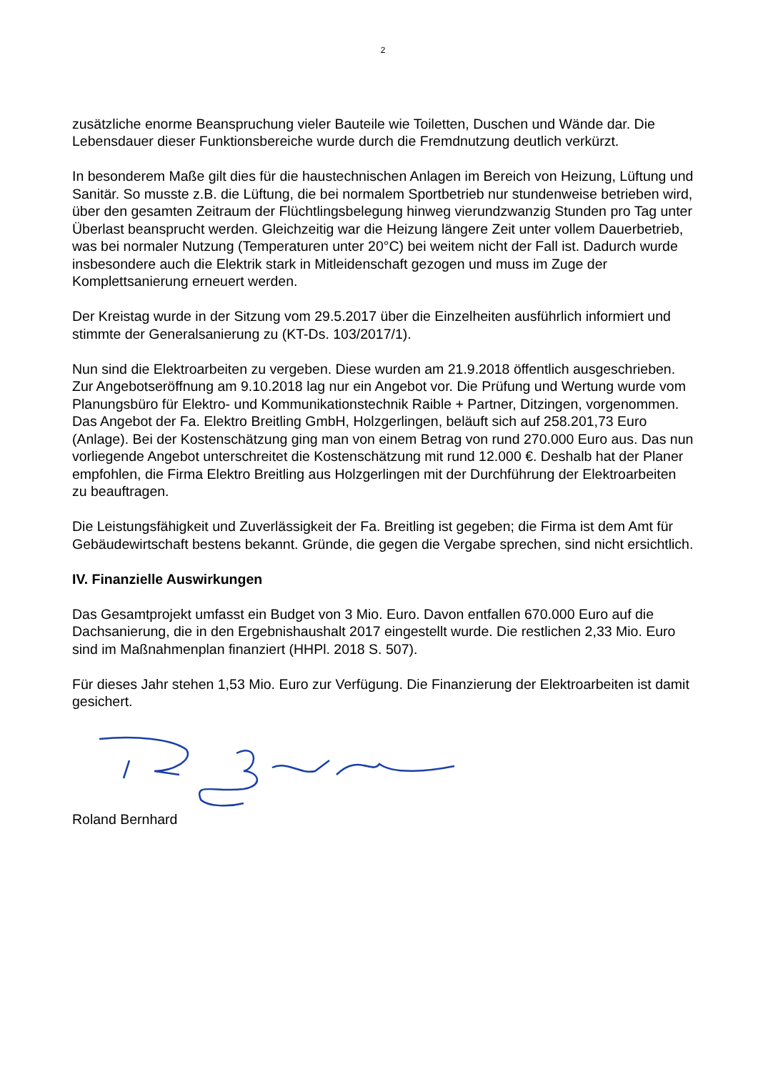2
zusätzliche enorme Beanspruchung vieler Bauteile wie Toiletten, Duschen und Wände dar. Die Lebensdauer dieser Funktionsbereiche wurde durch die Fremdnutzung deutlich verkürzt.
In besonderem Maße gilt dies für die haustechnischen Anlagen im Bereich von Heizung, Lüftung und Sanitär. So musste z.B. die Lüftung, die bei normalem Sportbetrieb nur stundenweise betrieben wird, über den gesamten Zeitraum der Flüchtlingsbelegung hinweg vierundzwanzig Stunden pro Tag unter Überlast beansprucht werden. Gleichzeitig war die Heizung längere Zeit unter vollem Dauerbetrieb, was bei normaler Nutzung (Temperaturen unter 20°C) bei weitem nicht der Fall ist. Dadurch wurde insbesondere auch die Elektrik stark in Mitleidenschaft gezogen und muss im Zuge der Komplettsanierung erneuert werden.
Der Kreistag wurde in der Sitzung vom 29.5.2017 über die Einzelheiten ausführlich informiert und stimmte der Generalsanierung zu (KT-Ds. 103/2017/1).
Nun sind die Elektroarbeiten zu vergeben. Diese wurden am 21.9.2018 öffentlich ausgeschrieben. Zur Angebotseröffnung am 9.10.2018 lag nur ein Angebot vor. Die Prüfung und Wertung wurde vom Planungsbüro für Elektro- und Kommunikationstechnik Raible + Partner, Ditzingen, vorgenommen. Das Angebot der Fa. Elektro Breitling GmbH, Holzgerlingen, beläuft sich auf 258.201,73 Euro (Anlage). Bei der Kostenschätzung ging man von einem Betrag von rund 270.000 Euro aus. Das nun vorliegende Angebot unterschreitet die Kostenschätzung mit rund 12.000 €. Deshalb hat der Planer empfohlen, die Firma Elektro Breitling aus Holzgerlingen mit der Durchführung der Elektroarbeiten zu beauftragen.
Die Leistungsfähigkeit und Zuverlässigkeit der Fa. Breitling ist gegeben; die Firma ist dem Amt für Gebäudewirtschaft bestens bekannt. Gründe, die gegen die Vergabe sprechen, sind nicht ersichtlich.
IV. Finanzielle Auswirkungen
Das Gesamtprojekt umfasst ein Budget von 3 Mio. Euro. Davon entfallen 670.000 Euro auf die Dachsanierung, die in den Ergebnishaushalt 2017 eingestellt wurde. Die restlichen 2,33 Mio. Euro sind im Maßnahmenplan finanziert (HHPl. 2018 S. 507).
Für dieses Jahr stehen 1,53 Mio. Euro zur Verfügung. Die Finanzierung der Elektroarbeiten ist damit gesichert.
Roland Bernhard